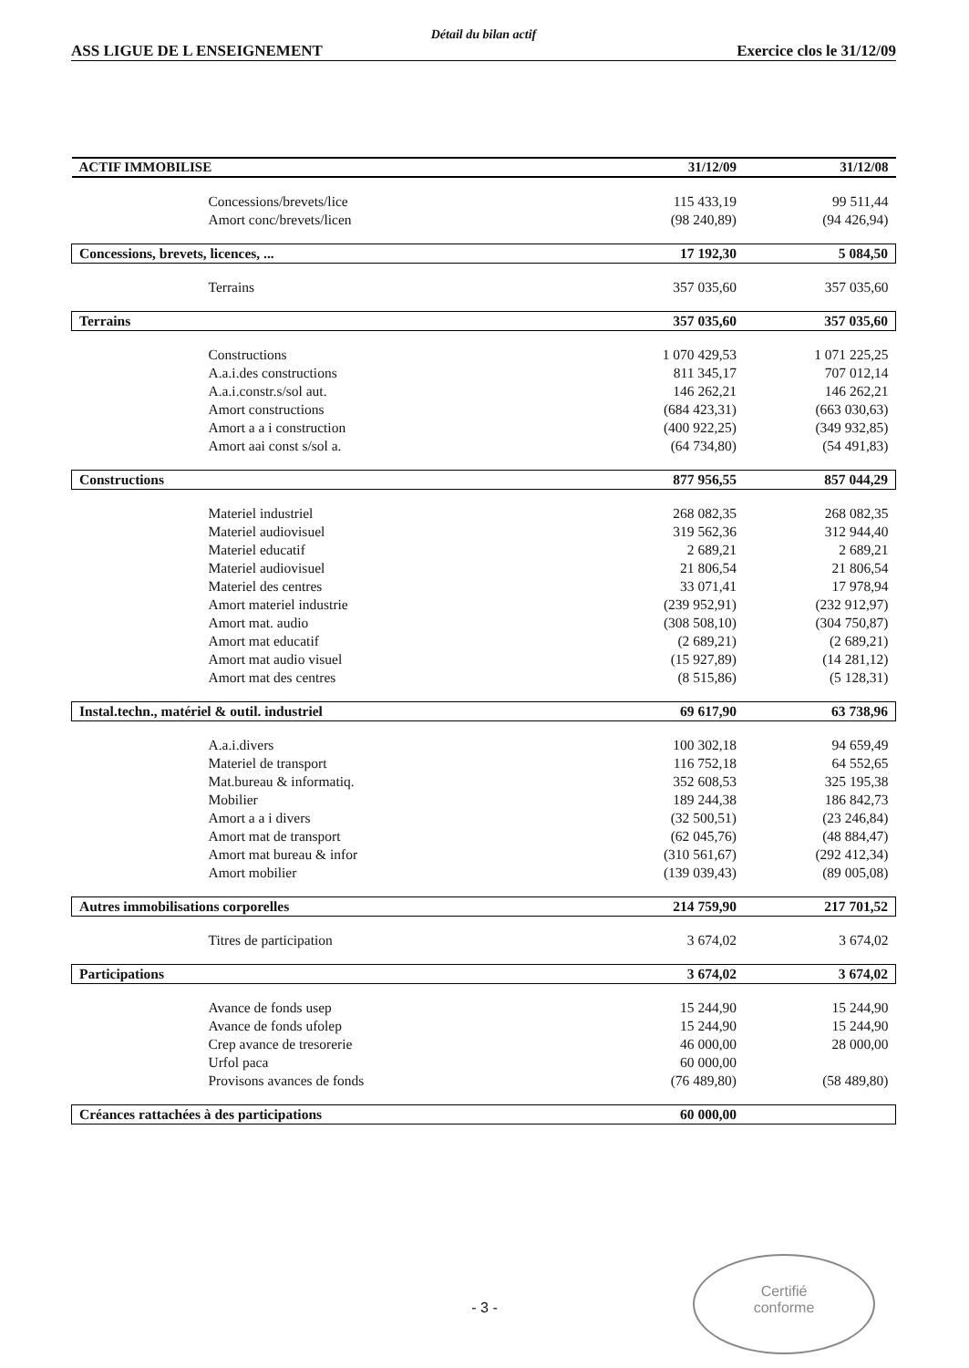Détail du bilan actif
ASS LIGUE DE L ENSEIGNEMENT Exercice clos le 31/12/09
| ACTIF IMMOBILISE | 31/12/09 | 31/12/08 |
| --- | --- | --- |
| Concessions/brevets/lice | 115 433,19 | 99 511,44 |
| Amort conc/brevets/licen | (98 240,89) | (94 426,94) |
| Concessions, brevets, licences, ... | 17 192,30 | 5 084,50 |
| Terrains | 357 035,60 | 357 035,60 |
| Terrains | 357 035,60 | 357 035,60 |
| Constructions | 1 070 429,53 | 1 071 225,25 |
| A.a.i.des constructions | 811 345,17 | 707 012,14 |
| A.a.i.constr.s/sol aut. | 146 262,21 | 146 262,21 |
| Amort constructions | (684 423,31) | (663 030,63) |
| Amort a a i construction | (400 922,25) | (349 932,85) |
| Amort aai const s/sol a. | (64 734,80) | (54 491,83) |
| Constructions | 877 956,55 | 857 044,29 |
| Materiel industriel | 268 082,35 | 268 082,35 |
| Materiel audiovisuel | 319 562,36 | 312 944,40 |
| Materiel educatif | 2 689,21 | 2 689,21 |
| Materiel audiovisuel | 21 806,54 | 21 806,54 |
| Materiel des centres | 33 071,41 | 17 978,94 |
| Amort materiel industrie | (239 952,91) | (232 912,97) |
| Amort mat. audio | (308 508,10) | (304 750,87) |
| Amort mat educatif | (2 689,21) | (2 689,21) |
| Amort mat audio visuel | (15 927,89) | (14 281,12) |
| Amort mat des centres | (8 515,86) | (5 128,31) |
| Instal.techn., matériel & outil. industriel | 69 617,90 | 63 738,96 |
| A.a.i.divers | 100 302,18 | 94 659,49 |
| Materiel de transport | 116 752,18 | 64 552,65 |
| Mat.bureau & informatiq. | 352 608,53 | 325 195,38 |
| Mobilier | 189 244,38 | 186 842,73 |
| Amort a a i divers | (32 500,51) | (23 246,84) |
| Amort mat de transport | (62 045,76) | (48 884,47) |
| Amort mat bureau & infor | (310 561,67) | (292 412,34) |
| Amort mobilier | (139 039,43) | (89 005,08) |
| Autres immobilisations corporelles | 214 759,90 | 217 701,52 |
| Titres de participation | 3 674,02 | 3 674,02 |
| Participations | 3 674,02 | 3 674,02 |
| Avance de fonds usep | 15 244,90 | 15 244,90 |
| Avance de fonds ufolep | 15 244,90 | 15 244,90 |
| Crep avance de tresorerie | 46 000,00 | 28 000,00 |
| Urfol paca | 60 000,00 | |
| Provisons avances de fonds | (76 489,80) | (58 489,80) |
| Créances rattachées à des participations | 60 000,00 | |
- 3 -
Certifié
conforme